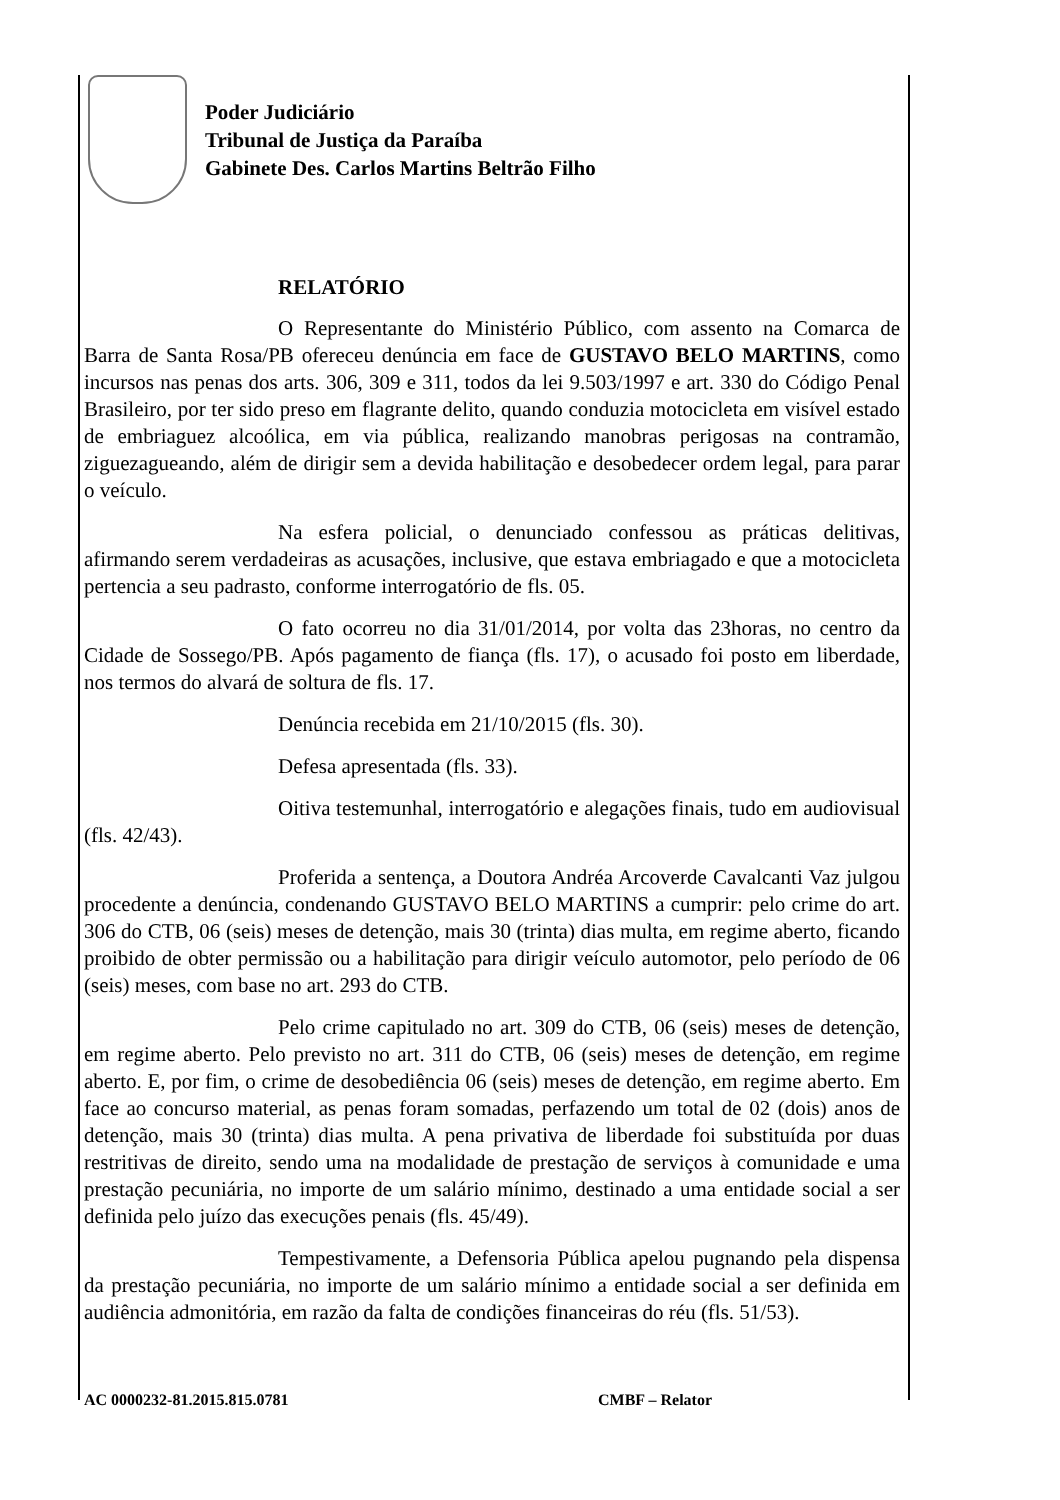Poder Judiciário
Tribunal de Justiça da Paraíba
Gabinete Des. Carlos Martins Beltrão Filho
RELATÓRIO
O Representante do Ministério Público, com assento na Comarca de Barra de Santa Rosa/PB ofereceu denúncia em face de GUSTAVO BELO MARTINS, como incursos nas penas dos arts. 306, 309 e 311, todos da lei 9.503/1997 e art. 330 do Código Penal Brasileiro, por ter sido preso em flagrante delito, quando conduzia motocicleta em visível estado de embriaguez alcoólica, em via pública, realizando manobras perigosas na contramão, ziguezagueando, além de dirigir sem a devida habilitação e desobedecer ordem legal, para parar o veículo.
Na esfera policial, o denunciado confessou as práticas delitivas, afirmando serem verdadeiras as acusações, inclusive, que estava embriagado e que a motocicleta pertencia a seu padrasto, conforme interrogatório de fls. 05.
O fato ocorreu no dia 31/01/2014, por volta das 23horas, no centro da Cidade de Sossego/PB. Após pagamento de fiança (fls. 17), o acusado foi posto em liberdade, nos termos do alvará de soltura de fls. 17.
Denúncia recebida em 21/10/2015 (fls. 30).
Defesa apresentada (fls. 33).
Oitiva testemunhal, interrogatório e alegações finais, tudo em audiovisual (fls. 42/43).
Proferida a sentença, a Doutora Andréa Arcoverde Cavalcanti Vaz julgou procedente a denúncia, condenando GUSTAVO BELO MARTINS a cumprir: pelo crime do art. 306 do CTB, 06 (seis) meses de detenção, mais 30 (trinta) dias multa, em regime aberto, ficando proibido de obter permissão ou a habilitação para dirigir veículo automotor, pelo período de 06 (seis) meses, com base no art. 293 do CTB.
Pelo crime capitulado no art. 309 do CTB, 06 (seis) meses de detenção, em regime aberto. Pelo previsto no art. 311 do CTB, 06 (seis) meses de detenção, em regime aberto. E, por fim, o crime de desobediência 06 (seis) meses de detenção, em regime aberto. Em face ao concurso material, as penas foram somadas, perfazendo um total de 02 (dois) anos de detenção, mais 30 (trinta) dias multa. A pena privativa de liberdade foi substituída por duas restritivas de direito, sendo uma na modalidade de prestação de serviços à comunidade e uma prestação pecuniária, no importe de um salário mínimo, destinado a uma entidade social a ser definida pelo juízo das execuções penais (fls. 45/49).
Tempestivamente, a Defensoria Pública apelou pugnando pela dispensa da prestação pecuniária, no importe de um salário mínimo a entidade social a ser definida em audiência admonitória, em razão da falta de condições financeiras do réu (fls. 51/53).
AC 0000232-81.2015.815.0781 CMBF – Relator